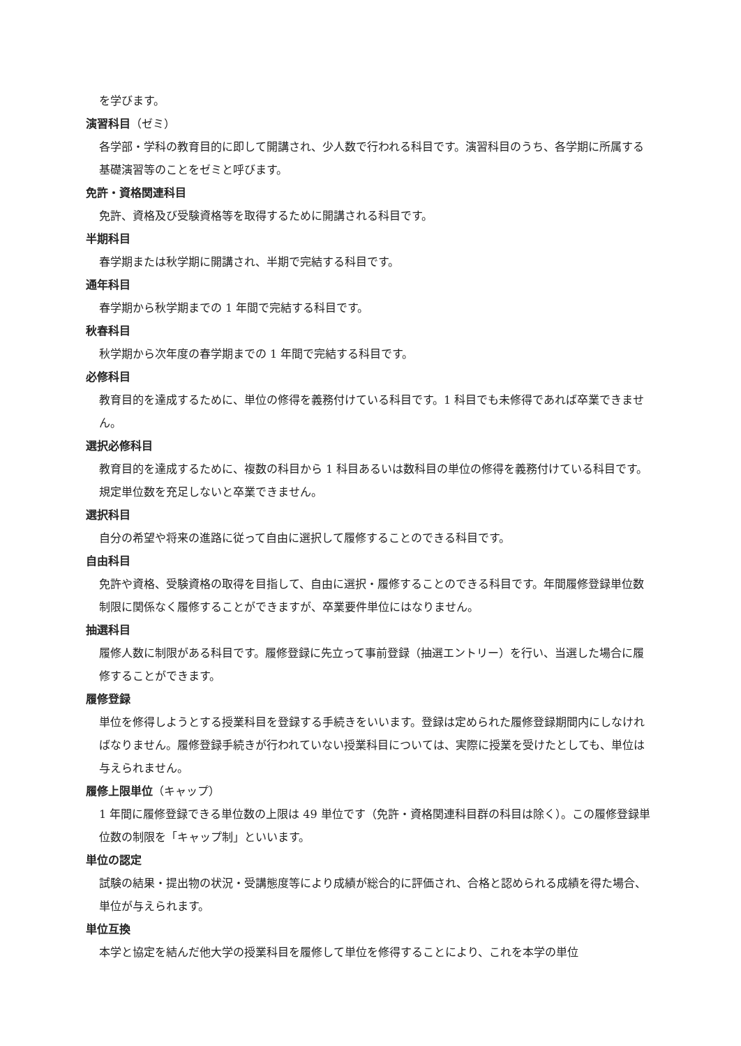を学びます。
演習科目（ゼミ）
各学部・学科の教育目的に即して開講され、少人数で行われる科目です。演習科目のうち、各学期に所属する基礎演習等のことをゼミと呼びます。
免許・資格関連科目
免許、資格及び受験資格等を取得するために開講される科目です。
半期科目
春学期または秋学期に開講され、半期で完結する科目です。
通年科目
春学期から秋学期までの 1 年間で完結する科目です。
秋春科目
秋学期から次年度の春学期までの 1 年間で完結する科目です。
必修科目
教育目的を達成するために、単位の修得を義務付けている科目です。1 科目でも未修得であれば卒業できません。
選択必修科目
教育目的を達成するために、複数の科目から 1 科目あるいは数科目の単位の修得を義務付けている科目です。規定単位数を充足しないと卒業できません。
選択科目
自分の希望や将来の進路に従って自由に選択して履修することのできる科目です。
自由科目
免許や資格、受験資格の取得を目指して、自由に選択・履修することのできる科目です。年間履修登録単位数制限に関係なく履修することができますが、卒業要件単位にはなりません。
抽選科目
履修人数に制限がある科目です。履修登録に先立って事前登録（抽選エントリー）を行い、当選した場合に履修することができます。
履修登録
単位を修得しようとする授業科目を登録する手続きをいいます。登録は定められた履修登録期間内にしなければなりません。履修登録手続きが行われていない授業科目については、実際に授業を受けたとしても、単位は与えられません。
履修上限単位（キャップ）
1 年間に履修登録できる単位数の上限は 49 単位です（免許・資格関連科目群の科目は除く）。この履修登録単位数の制限を「キャップ制」といいます。
単位の認定
試験の結果・提出物の状況・受講態度等により成績が総合的に評価され、合格と認められる成績を得た場合、単位が与えられます。
単位互換
本学と協定を結んだ他大学の授業科目を履修して単位を修得することにより、これを本学の単位